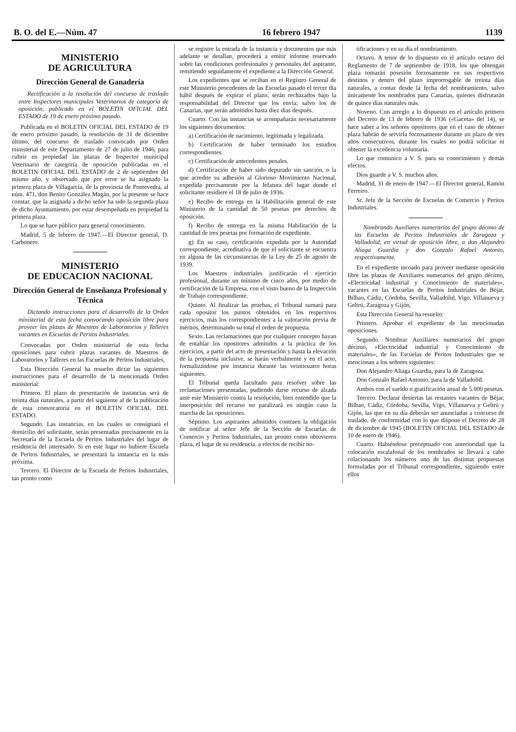B. O. del E.—Núm. 47 16 febrero 1947 1139
MINISTERIO
DE AGRICULTURA
Dirección General de Ganadería
Rectificación a la resolución del concurso de traslado entre Inspectores municipales Veterinarios de categoría de oposición, publicado en el BOLETIN OFICIAL DEL ESTADO de 19 de enero próximo pasado.
Publicada en el BOLETIN OFICIAL DEL ESTADO de 19 de enero próximo pasado, la resolución de 31 de diciembre último, del concurso de traslado convocado por Orden ministerial de este Departamento de 27 de julio de 1946, para cubrir en propiedad las plazas de Inspector municipal Veterinario de categoría de oposición publicadas en el BOLETIN OFICIAL DEL ESTADO de 2 de septiembre del mismo año, y observado que por error se ha asignado la primera plaza de Villagarcía, de la provincia de Pontevedra, al núm. 471, don Benito González Magán, por la presente se hace constar, que la asignada a dicho señor ha sido la segunda plaza de dicho Ayuntamiento, por estar desempeñada en propiedad la primera plaza.
Lo que se hace público para general conocimiento.
Madrid, 5 de febrero de 1947.—El Director general, D. Carbonero.
MINISTERIO
DE EDUCACION NACIONAL
Dirección General de Enseñanza Profesional y Técnica
Dictando instrucciones para el desarrollo de la Orden ministerial de esta fecha convocando oposición libre para proveer las plazas de Maestros de Laboratorios y Talleres vacantes en Escuelas de Peritos Industriales.
Convocadas por Orden ministerial de esta fecha oposiciones para cubrir plazas vacantes de Maestros de Laboratorios y Talleres en las Escuelas de Peritos Industriales,
Esta Dirección General ha resuelto dictar las siguientes instrucciones para el desarrollo de la mencionada Orden ministerial:
Primero. El plazo de presentación de instancias será de treinta días naturales, a partir del siguiente al de la publicación de esta convocatoria en el BOLETIN OFICIAL DEL ESTADO.
Segundo. Las instancias, en las cuales se consignará el domicilio del solicitante, serán presentadas precisamente en la Secretaría de la Escuela de Peritos Industriales del lugar de residencia del interesado. Si en este lugar no hubiere Escuela de Peritos Industriales, se presentará la instancia en la más próxima.
Tercero. El Director de la Escuela de Peritos Industriales, tan pronto como
se registre la entrada de la instancia y documentos que más adelante se detallan, procederá a emitir informe reservado sobre las condiciones profesionales y personales del aspirante, remitiendo seguidamente el expediente a la Dirección General.
Los expedientes que se reciban en el Registro General de este Ministerio procedentes de las Escuelas pasado el tercer día hábil después de expirar el plazo, serán rechazados bajo la responsabilidad del Director que los envía; salvo los de Canarias, que serán admitidos hasta diez días después.
Cuarto. Con las instancias se acompañarán necesariamente los siguientes documentos:
a) Certificación de nacimiento, legitimada y legalizada.
b) Certificación de haber terminado los estudios correspondientes.
c) Certificación de antecedentes penales.
d) Certificación de haber sido depurado sin sanción, o la que acredite su adhesión al Glorioso Movimiento Nacional, expedida precisamente por la Jefatura del lugar donde el solicitante residiere el 18 de julio de 1936.
e) Recibo de entrega en la Habilitación general de este Ministerio de la cantidad de 50 pesetas por derechos de oposición.
f) Recibo de entrega en la misma Habilitación de la cantidad de tres pesetas por formación de expediente.
g) En su caso, certificación expedida por la Autoridad correspondiente, acreditativa de que el solicitante se encuentra en alguna de las circunstancias de la Ley de 25 de agosto de 1939.
Los Maestros industriales justificarán el ejercicio profesional, durante un mínimo de cinco años, por medio de certificación de la Empresa, con el visto bueno de la Inspección de Trabajo correspondiente.
Quinto. Al finalizar las pruebas, el Tribunal sumará para cada opositor los puntos obtenidos en los respectivos ejercicios, más los correspondientes a la valoración previa de méritos, determinando su total el orden de propuesta.
Sexto. Las reclamaciones que por cualquier concepto hayan de entablar los opositores admitidos a la práctica de los ejercicios, a partir del acto de presentación y hasta la elevación de la propuesta inclusive, se harán verbalmente y en el acto, formalizándose por instancia durante las veinticuatro horas siguientes.
El Tribunal queda facultado para resolver sobre las reclamaciones presentadas, pudiendo darse recurso de alzada ante este Ministerio contra la resolución, bien entendido que la interposición del recurso no paralizará en ningún caso la marcha de las oposiciones.
Séptimo. Los aspirantes admitidos contraen la obligación de notificar al señor Jefe de la Sección de Escuelas de Comercio y Peritos Industriales, tan pronto como obtuvieren plaza, el lugar de su residencia. a efectos de recibir no-
tificaciones y en su día el nombramiento.
Octavo. A tenor de lo dispuesto en el artículo octavo del Reglamento de 7 de septiembre de 1918, los que obtengan plaza tomarán posesión forzosamente en sus respectivos destinos y dentro del plazo improrrogable de treinta días naturales, a contar desde la fecha del nombramiento, salvo únicamente los nombrados para Canarias, quienes disfrutarán de quince días naturales más.
Noveno. Con arreglo a lo dispuesto en el artículo primero del Decreto de 13 de febrero de 1936 («Gaceta» del 14), se hace saber a los señores opositores que en el caso de obtener plaza habrán de servirla forzosamente durante un plazo de tres años consecutivos, durante los cuales no podrá solicitar ni obtener la excedencia voluntaria.
Lo que comunico a V. S. para su conocimiento y demás efectos.
Dios guarde a V. S. muchos años.
Madrid, 31 de enero de 1947.—El Director general, Ramón Ferreiro.
Sr. Jefe de la Sección de Escuelas de Comercio y Peritos Industriales.
Nombrando Auxiliares numerarios del grupo décimo de las Escuelas de Peritos Industriales de Zaragoza y Valladolid, en virtud de oposición libre, a don Alejandro Aliaga Guardia y don Gonzalo Rafael Antonio, respectivamente.
En el expediente incoado para proveer mediante oposición libre las plazas de Auxiliares numerarios del grupo décimo, «Electricidad industrial y Conocimiento de materiales», vacantes en las Escuelas de Peritos Industriales de Béjar, Bilbao, Cádiz, Córdoba, Sevilla, Valladolid, Vigo, Villanueva y Geltrú, Zaragoza y Gijón,
Esta Dirección General ha resuelto:
Primero. Aprobar el expediente de las mencionadas oposiciones.
Segundo. Nombrar Auxiliares numerarios del grupo décimo, «Electricidad industrial y Conocimiento de materiales», de las Escuelas de Peritos Industriales que se mencionan a los señores siguientes:
Don Alejandro Aliaga Guardia, para la de Zaragoza.
Don Gonzalo Rafael Antonio, para la de Valladolid.
Ambos con el sueldo o gratificación anual de 5.000 pesetas.
Tercero. Declarar desiertas las restantes vacantes de Béjar, Bilbao, Cádiz, Córdoba, Sevilla, Vigo, Villanueva y Geltrú y Gijón, las que en su día deberán ser anunciadas a concurso de traslado, de conformidad con lo que dispone el Decreto de 28 de diciembre de 1945 (BOLETIN OFICIAL DEL ESTADO de 10 de enero de 1946).
Cuarto. Habiéndose preceptuado con anterioridad que la colocación escalafonal de los nombrados se llevará a cabo colacionando los números uno de las distintas propuestas formuladas por el Tribunal correspondiente, siguiendo entre ellos